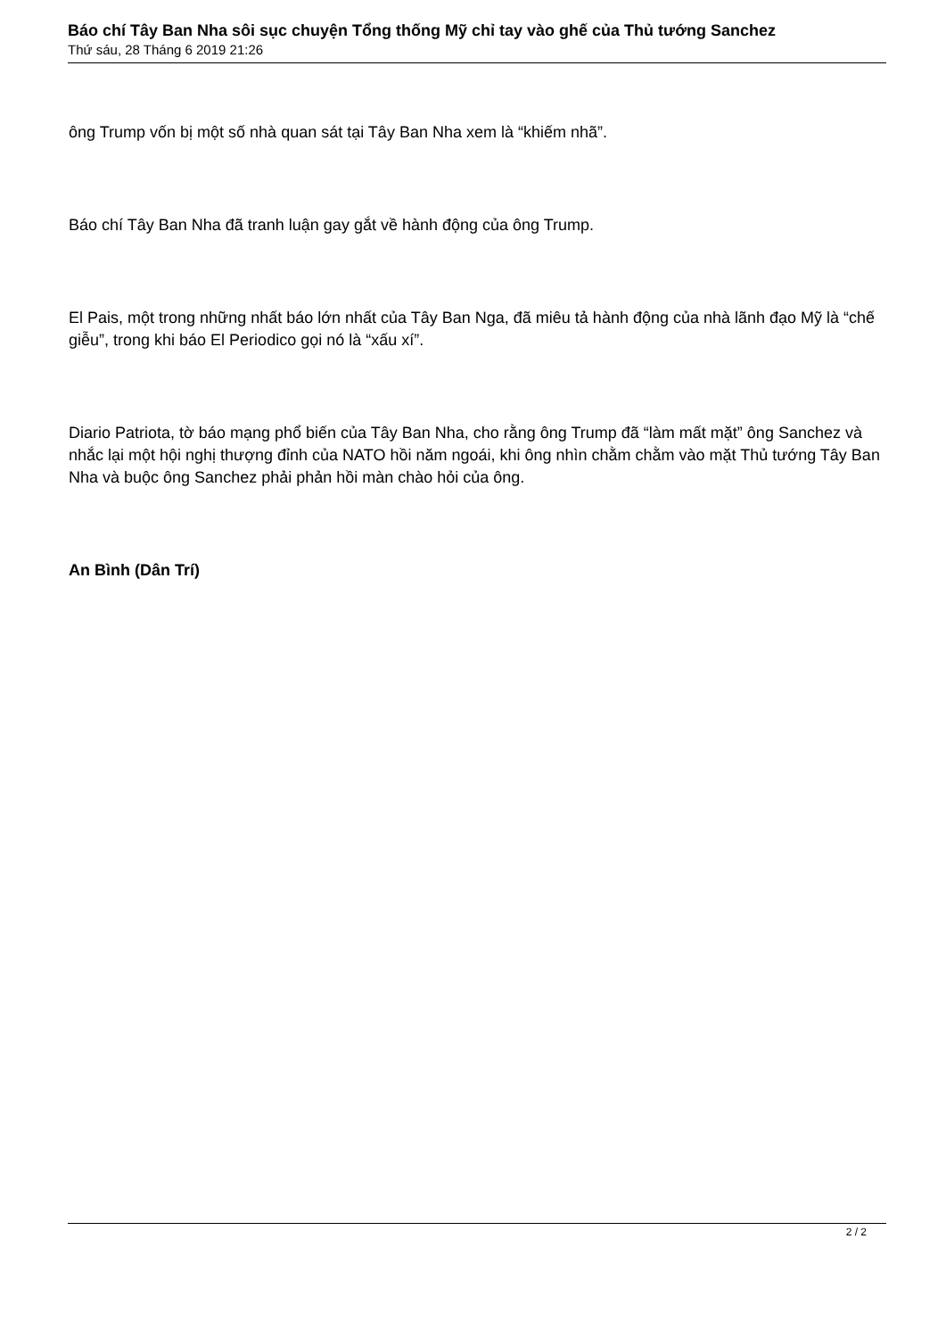Báo chí Tây Ban Nha sôi sục chuyện Tổng thống Mỹ chỉ tay vào ghế của Thủ tướng Sanchez
Thứ sáu, 28 Tháng 6 2019 21:26
ông Trump vốn bị một số nhà quan sát tại Tây Ban Nha xem là “khiếm nhã”.
Báo chí Tây Ban Nha đã tranh luận gay gắt về hành động của ông Trump.
El Pais, một trong những nhất báo lớn nhất của Tây Ban Nga, đã miêu tả hành động của nhà lãnh đạo Mỹ là “chế giễu”, trong khi báo El Periodico gọi nó là “xấu xí”.
Diario Patriota, tờ báo mạng phổ biến của Tây Ban Nha, cho rằng ông Trump đã “làm mất mặt” ông Sanchez và nhắc lại một hội nghị thượng đỉnh của NATO hồi năm ngoái, khi ông nhìn chằm chằm vào mặt Thủ tướng Tây Ban Nha và buộc ông Sanchez phải phản hồi màn chào hỏi của ông.
An Bình (Dân Trí)
2 / 2